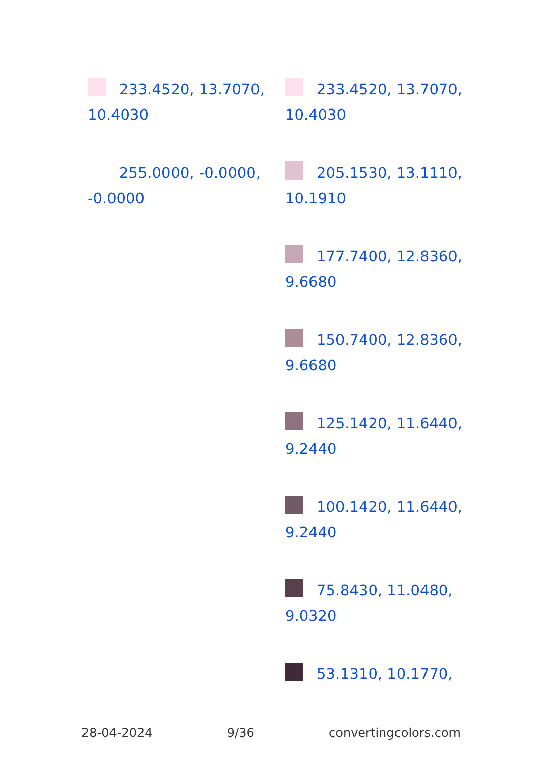233.4520, 13.7070, 10.4030
255.0000, -0.0000, -0.0000
233.4520, 13.7070, 10.4030
205.1530, 13.1110, 10.1910
177.7400, 12.8360, 9.6680
150.7400, 12.8360, 9.6680
125.1420, 11.6440, 9.2440
100.1420, 11.6440, 9.2440
75.8430, 11.0480, 9.0320
53.1310, 10.1770,
28-04-2024 9/36 convertingcolors.com